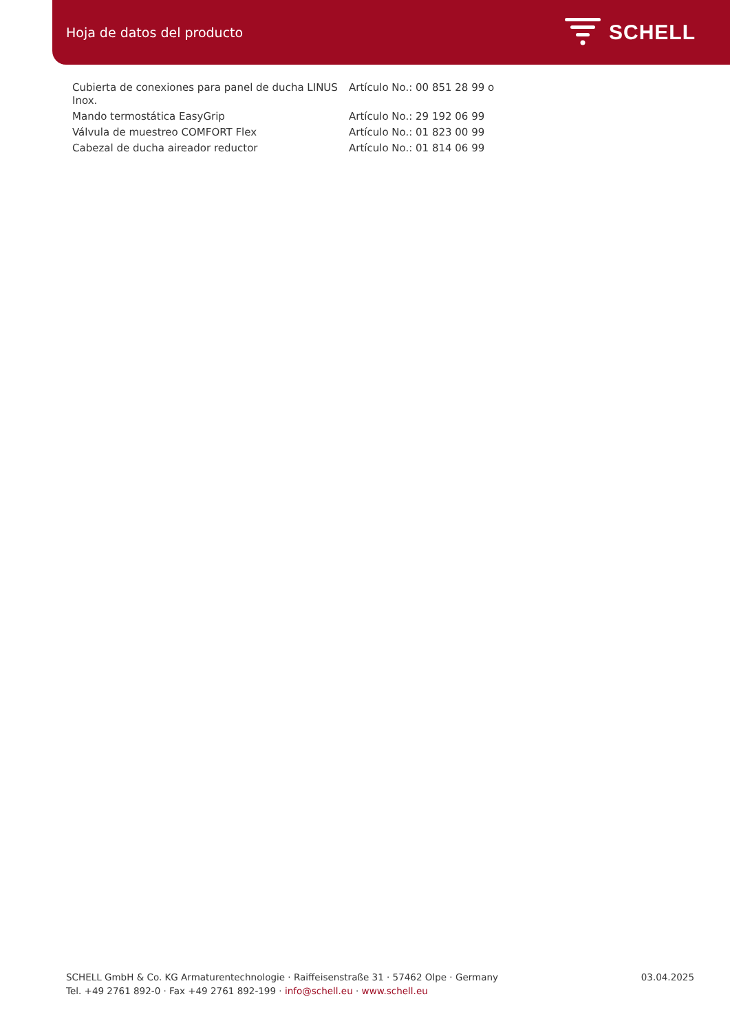Hoja de datos del producto
SCHELL
| Cubierta de conexiones para panel de ducha LINUS Inox. | Artículo No.: 00 851 28 99 o |
| Mando termostática EasyGrip | Artículo No.: 29 192 06 99 |
| Válvula de muestreo COMFORT Flex | Artículo No.: 01 823 00 99 |
| Cabezal de ducha aireador reductor | Artículo No.: 01 814 06 99 |
SCHELL GmbH & Co. KG Armaturentechnologie · Raiffeisenstraße 31 · 57462 Olpe · Germany
Tel. +49 2761 892-0 · Fax +49 2761 892-199 · info@schell.eu · www.schell.eu
03.04.2025